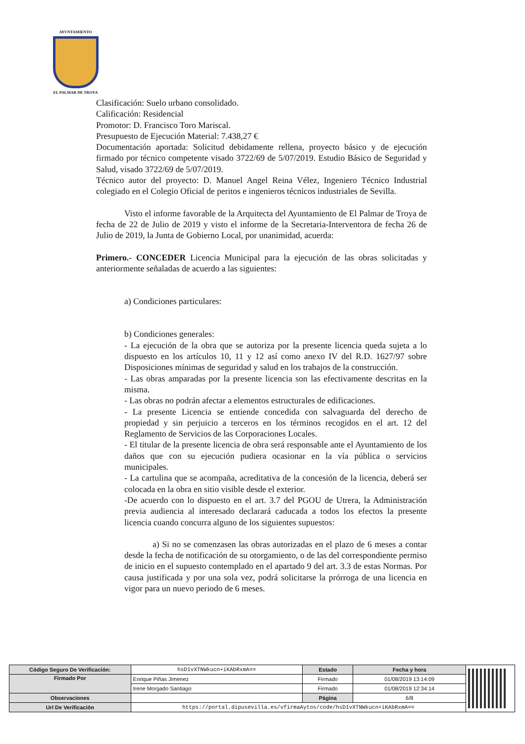AYUNTAMIENTO
EL PALMAR DE TROYA
Clasificación: Suelo urbano consolidado.
Calificación: Residencial
Promotor: D. Francisco Toro Mariscal.
Presupuesto de Ejecución Material: 7.438,27 €
Documentación aportada: Solicitud debidamente rellena, proyecto básico y de ejecución firmado por técnico competente visado 3722/69 de 5/07/2019. Estudio Básico de Seguridad y Salud, visado 3722/69 de 5/07/2019.
Técnico autor del proyecto: D. Manuel Angel Reina Vélez, Ingeniero Técnico Industrial colegiado en el Colegio Oficial de peritos e ingenieros técnicos industriales de Sevilla.
Visto el informe favorable de la Arquitecta del Ayuntamiento de El Palmar de Troya de fecha de 22 de Julio de 2019 y visto el informe de la Secretaria-Interventora de fecha 26 de Julio de 2019, la Junta de Gobierno Local, por unanimidad, acuerda:
Primero.- CONCEDER Licencia Municipal para la ejecución de las obras solicitadas y anteriormente señaladas de acuerdo a las siguientes:
a) Condiciones particulares:
b) Condiciones generales:
- La ejecución de la obra que se autoriza por la presente licencia queda sujeta a lo dispuesto en los artículos 10, 11 y 12 así como anexo IV del R.D. 1627/97 sobre Disposiciones mínimas de seguridad y salud en los trabajos de la construcción.
- Las obras amparadas por la presente licencia son las efectivamente descritas en la misma.
- Las obras no podrán afectar a elementos estructurales de edificaciones.
- La presente Licencia se entiende concedida con salvaguarda del derecho de propiedad y sin perjuicio a terceros en los términos recogidos en el art. 12 del Reglamento de Servicios de las Corporaciones Locales.
- El titular de la presente licencia de obra será responsable ante el Ayuntamiento de los daños que con su ejecución pudiera ocasionar en la vía pública o servicios municipales.
- La cartulina que se acompaña, acreditativa de la concesión de la licencia, deberá ser colocada en la obra en sitio visible desde el exterior.
-De acuerdo con lo dispuesto en el art. 3.7 del PGOU de Utrera, la Administración previa audiencia al interesado declarará caducada a todos los efectos la presente licencia cuando concurra alguno de los siguientes supuestos:
a) Si no se comenzasen las obras autorizadas en el plazo de 6 meses a contar desde la fecha de notificación de su otorgamiento, o de las del correspondiente permiso de inicio en el supuesto contemplado en el apartado 9 del art. 3.3 de estas Normas. Por causa justificada y por una sola vez, podrá solicitarse la prórroga de una licencia en vigor para un nuevo periodo de 6 meses.
| Código Seguro De Verificación: | hsD1vXTNWkucn+iKAbRxmA== | Estado | Fecha y hora | |
| Firmado Por | Enrique Piñas Jimenez | Firmado | 01/08/2019 13:14:09 | |
| | Irene Morgado Santiago | Firmado | 01/08/2019 12:34:14 | |
| Observaciones | | Página | 6/8 | |
| Url De Verificación | https://portal.dipusevilla.es/vfirmaAytos/code/hsD1vXTNWkucn+iKAbRxmA== | | | |